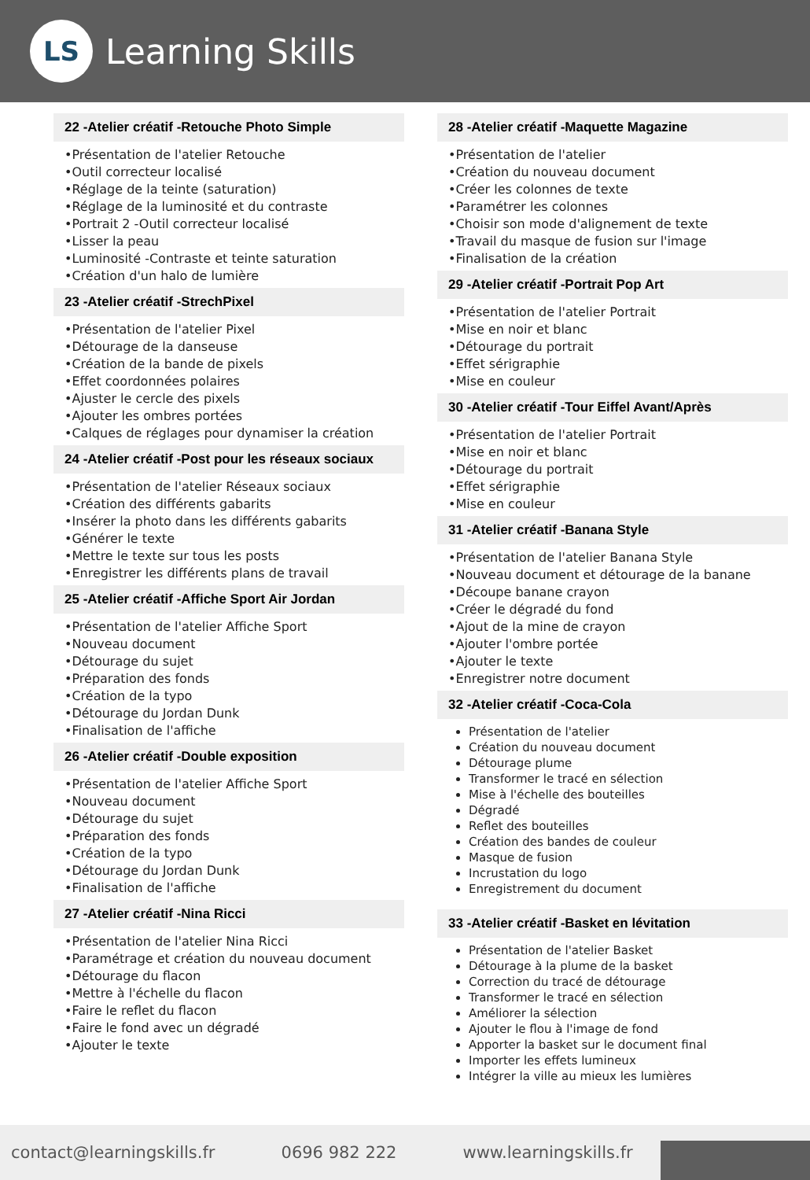LS
Learning Skills
22 -Atelier créatif -Retouche Photo Simple
•Présentation de l'atelier Retouche
•Outil correcteur localisé
•Réglage de la teinte (saturation)
•Réglage de la luminosité et du contraste
•Portrait 2 -Outil correcteur localisé
•Lisser la peau
•Luminosité -Contraste et teinte saturation
•Création d'un halo de lumière
23 -Atelier créatif -StrechPixel
•Présentation de l'atelier Pixel
•Détourage de la danseuse
•Création de la bande de pixels
•Effet coordonnées polaires
•Ajuster le cercle des pixels
•Ajouter les ombres portées
•Calques de réglages pour dynamiser la création
24 -Atelier créatif -Post pour les réseaux sociaux
•Présentation de l'atelier Réseaux sociaux
•Création des différents gabarits
•Insérer la photo dans les différents gabarits
•Générer le texte
•Mettre le texte sur tous les posts
•Enregistrer les différents plans de travail
25 -Atelier créatif -Affiche Sport Air Jordan
•Présentation de l'atelier Affiche Sport
•Nouveau document
•Détourage du sujet
•Préparation des fonds
•Création de la typo
•Détourage du Jordan Dunk
•Finalisation de l'affiche
26 -Atelier créatif -Double exposition
•Présentation de l'atelier Affiche Sport
•Nouveau document
•Détourage du sujet
•Préparation des fonds
•Création de la typo
•Détourage du Jordan Dunk
•Finalisation de l'affiche
27 -Atelier créatif -Nina Ricci
•Présentation de l'atelier Nina Ricci
•Paramétrage et création du nouveau document
•Détourage du flacon
•Mettre à l'échelle du flacon
•Faire le reflet du flacon
•Faire le fond avec un dégradé
•Ajouter le texte
28 -Atelier créatif -Maquette Magazine
•Présentation de l'atelier
•Création du nouveau document
•Créer les colonnes de texte
•Paramétrer les colonnes
•Choisir son mode d'alignement de texte
•Travail du masque de fusion sur l'image
•Finalisation de la création
29 -Atelier créatif -Portrait Pop Art
•Présentation de l'atelier Portrait
•Mise en noir et blanc
•Détourage du portrait
•Effet sérigraphie
•Mise en couleur
30 -Atelier créatif -Tour Eiffel Avant/Après
•Présentation de l'atelier Portrait
•Mise en noir et blanc
•Détourage du portrait
•Effet sérigraphie
•Mise en couleur
31 -Atelier créatif -Banana Style
•Présentation de l'atelier Banana Style
•Nouveau document et détourage de la banane
•Découpe banane crayon
•Créer le dégradé du fond
•Ajout de la mine de crayon
•Ajouter l'ombre portée
•Ajouter le texte
•Enregistrer notre document
32 -Atelier créatif -Coca-Cola
Présentation de l'atelier
Création du nouveau document
Détourage plume
Transformer le tracé en sélection
Mise à l'échelle des bouteilles
Dégradé
Reflet des bouteilles
Création des bandes de couleur
Masque de fusion
Incrustation du logo
Enregistrement du document
33 -Atelier créatif -Basket en lévitation
Présentation de l'atelier Basket
Détourage à la plume de la basket
Correction du tracé de détourage
Transformer le tracé en sélection
Améliorer la sélection
Ajouter le flou à l'image de fond
Apporter la basket sur le document final
Importer les effets lumineux
Intégrer la ville au mieux les lumières
contact@learningskills.fr 0696 982 222 www.learningskills.fr